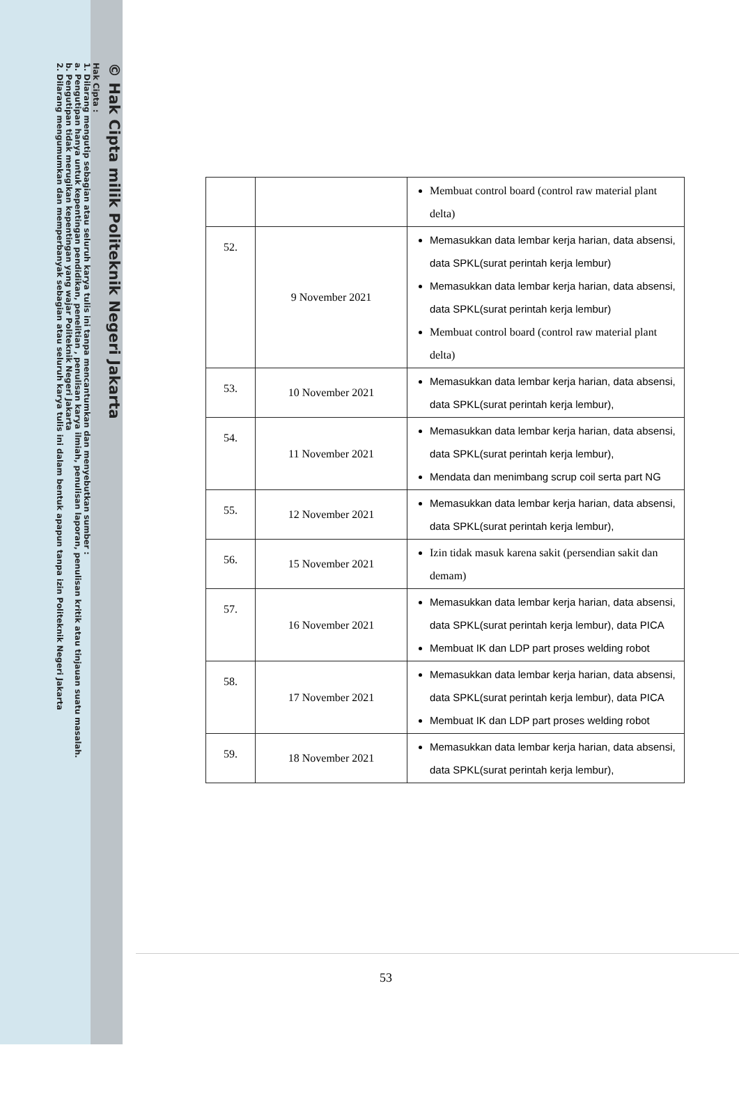© Hak Cipta milik Politeknik Negeri Jakarta
Hak Cipta :
1. Dilarang mengutip sebagian atau seluruh karya tulis ini tanpa mencantumkan dan menyebutkan sumber :
a. Pengutipan hanya untuk kepentingan pendidikan, penelitian , penulisan karya ilmiah, penulisan laporan, penulisan kritik atau tinjauan suatu masalah.
b. Pengutipan tidak merugikan kepentingan yang wajar Politeknik Negeri Jakarta
2. Dilarang mengumumkan dan memperbanyak sebagian atau seluruh karya tulis ini dalam bentuk apapun tanpa izin Politeknik Negeri Jakarta
| | | Membuat control board (control raw material plant delta) |
| 52. | 9 November 2021 | Memasukkan data lembar kerja harian, data absensi, data SPKL(surat perintah kerja lembur) Memasukkan data lembar kerja harian, data absensi, data SPKL(surat perintah kerja lembur) Membuat control board (control raw material plant delta) |
| 53. | 10 November 2021 | Memasukkan data lembar kerja harian, data absensi, data SPKL(surat perintah kerja lembur), |
| 54. | 11 November 2021 | Memasukkan data lembar kerja harian, data absensi, data SPKL(surat perintah kerja lembur), Mendata dan menimbang scrup coil serta part NG |
| 55. | 12 November 2021 | Memasukkan data lembar kerja harian, data absensi, data SPKL(surat perintah kerja lembur), |
| 56. | 15 November 2021 | Izin tidak masuk karena sakit (persendian sakit dan demam) |
| 57. | 16 November 2021 | Memasukkan data lembar kerja harian, data absensi, data SPKL(surat perintah kerja lembur), data PICA Membuat IK dan LDP part proses welding robot |
| 58. | 17 November 2021 | Memasukkan data lembar kerja harian, data absensi, data SPKL(surat perintah kerja lembur), data PICA Membuat IK dan LDP part proses welding robot |
| 59. | 18 November 2021 | Memasukkan data lembar kerja harian, data absensi, data SPKL(surat perintah kerja lembur), |
53